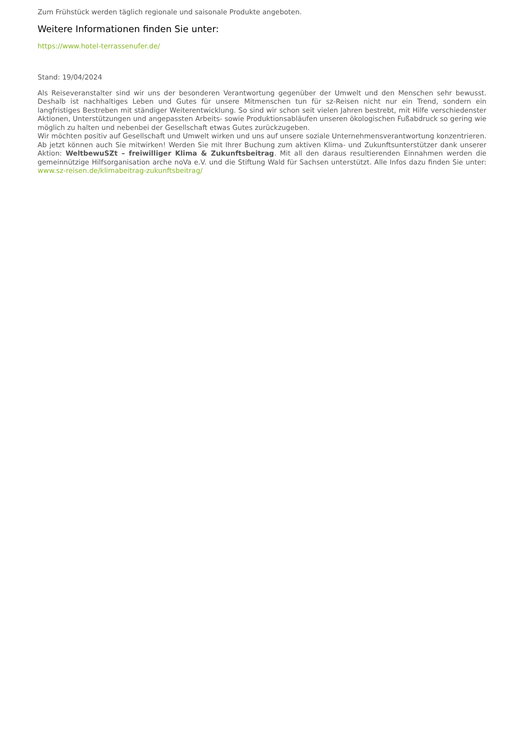Zum Frühstück werden täglich regionale und saisonale Produkte angeboten.
Weitere Informationen finden Sie unter:
https://www.hotel-terrassenufer.de/
Stand: 19/04/2024
Als Reiseveranstalter sind wir uns der besonderen Verantwortung gegenüber der Umwelt und den Menschen sehr bewusst. Deshalb ist nachhaltiges Leben und Gutes für unsere Mitmenschen tun für sz-Reisen nicht nur ein Trend, sondern ein langfristiges Bestreben mit ständiger Weiterentwicklung. So sind wir schon seit vielen Jahren bestrebt, mit Hilfe verschiedenster Aktionen, Unterstützungen und angepassten Arbeits- sowie Produktionsabläufen unseren ökologischen Fußabdruck so gering wie möglich zu halten und nebenbei der Gesellschaft etwas Gutes zurückzugeben.
Wir möchten positiv auf Gesellschaft und Umwelt wirken und uns auf unsere soziale Unternehmensverantwortung konzentrieren. Ab jetzt können auch Sie mitwirken! Werden Sie mit Ihrer Buchung zum aktiven Klima- und Zukunftsunterstützer dank unserer Aktion: WeltbewuSZt – freiwilliger Klima & Zukunftsbeitrag. Mit all den daraus resultierenden Einnahmen werden die gemeinnützige Hilfsorganisation arche noVa e.V. und die Stiftung Wald für Sachsen unterstützt. Alle Infos dazu finden Sie unter: www.sz-reisen.de/klimabeitrag-zukunftsbeitrag/